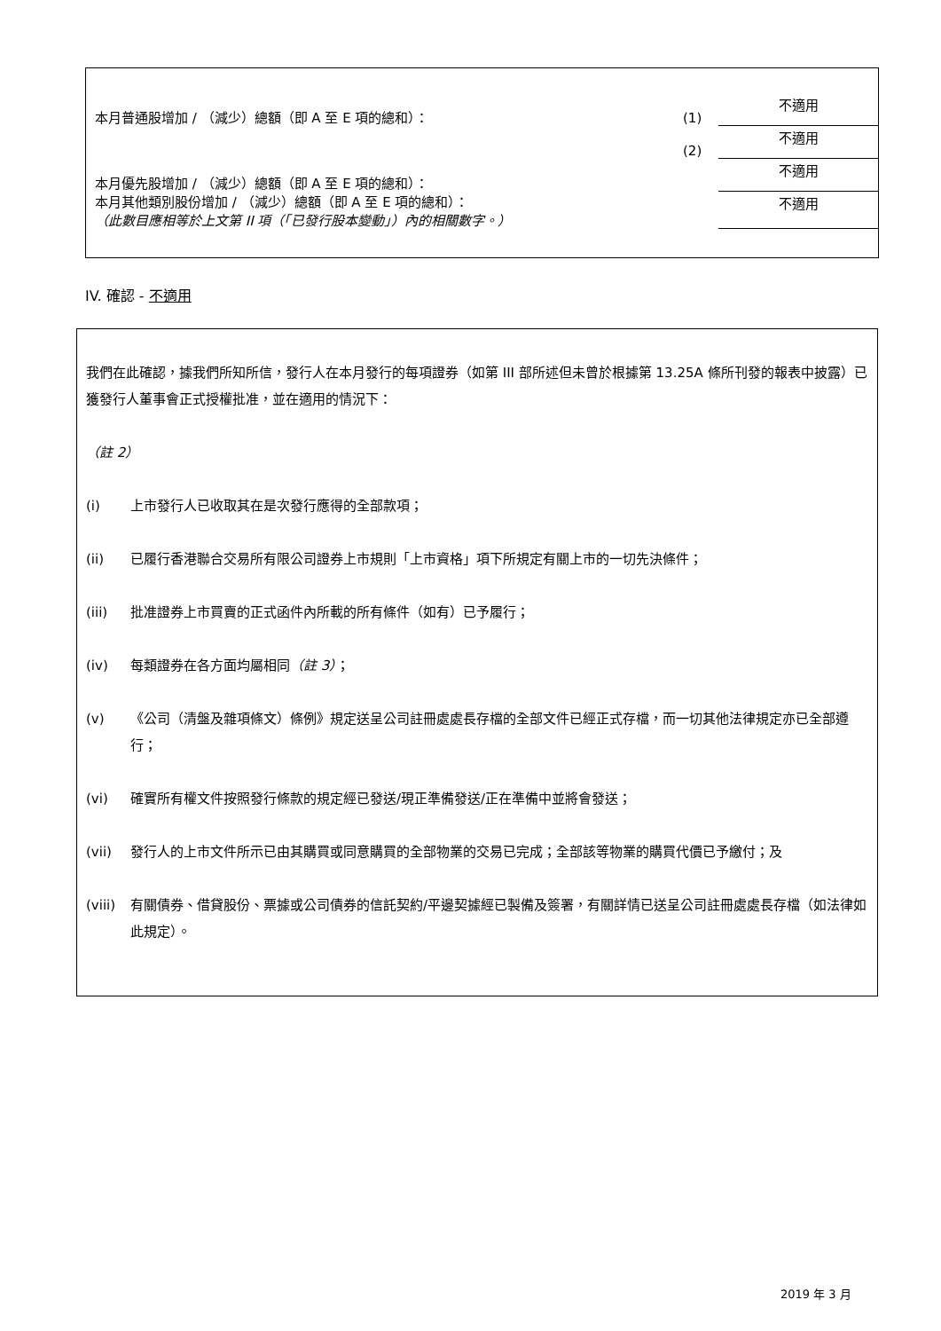| 本月普通股增加 / （減少）總額（即 A 至 E 項的總和）： | (1) | 不適用 |
| | (2) | 不適用 |
| 本月優先股增加 / （減少）總額（即 A 至 E 項的總和）： | | 不適用 |
| 本月其他類別股份增加 / （減少）總額（即 A 至 E 項的總和）： （此數目應相等於上文第 II 項（「已發行股本變動」）內的相關數字。） | | 不適用 |
IV. 確認 - 不適用
我們在此確認，據我們所知所信，發行人在本月發行的每項證券（如第 III 部所述但未曾於根據第 13.25A 條所刊發的報表中披露）已獲發行人董事會正式授權批准，並在適用的情況下：
（註 2）
(i) 上市發行人已收取其在是次發行應得的全部款項；
(ii) 已履行香港聯合交易所有限公司證券上市規則「上市資格」項下所規定有關上市的一切先決條件；
(iii) 批准證券上市買賣的正式函件內所載的所有條件（如有）已予履行；
(iv) 每類證券在各方面均屬相同（註 3）；
(v) 《公司（清盤及雜項條文）條例》規定送呈公司註冊處處長存檔的全部文件已經正式存檔，而一切其他法律規定亦已全部遵行；
(vi) 確實所有權文件按照發行條款的規定經已發送/現正準備發送/正在準備中並將會發送；
(vii) 發行人的上市文件所示已由其購買或同意購買的全部物業的交易已完成；全部該等物業的購買代價已予繳付；及
(viii) 有關債券、借貸股份、票據或公司債券的信託契約/平邊契據經已製備及簽署，有關詳情已送呈公司註冊處處長存檔（如法律如此規定）。
2019 年 3 月